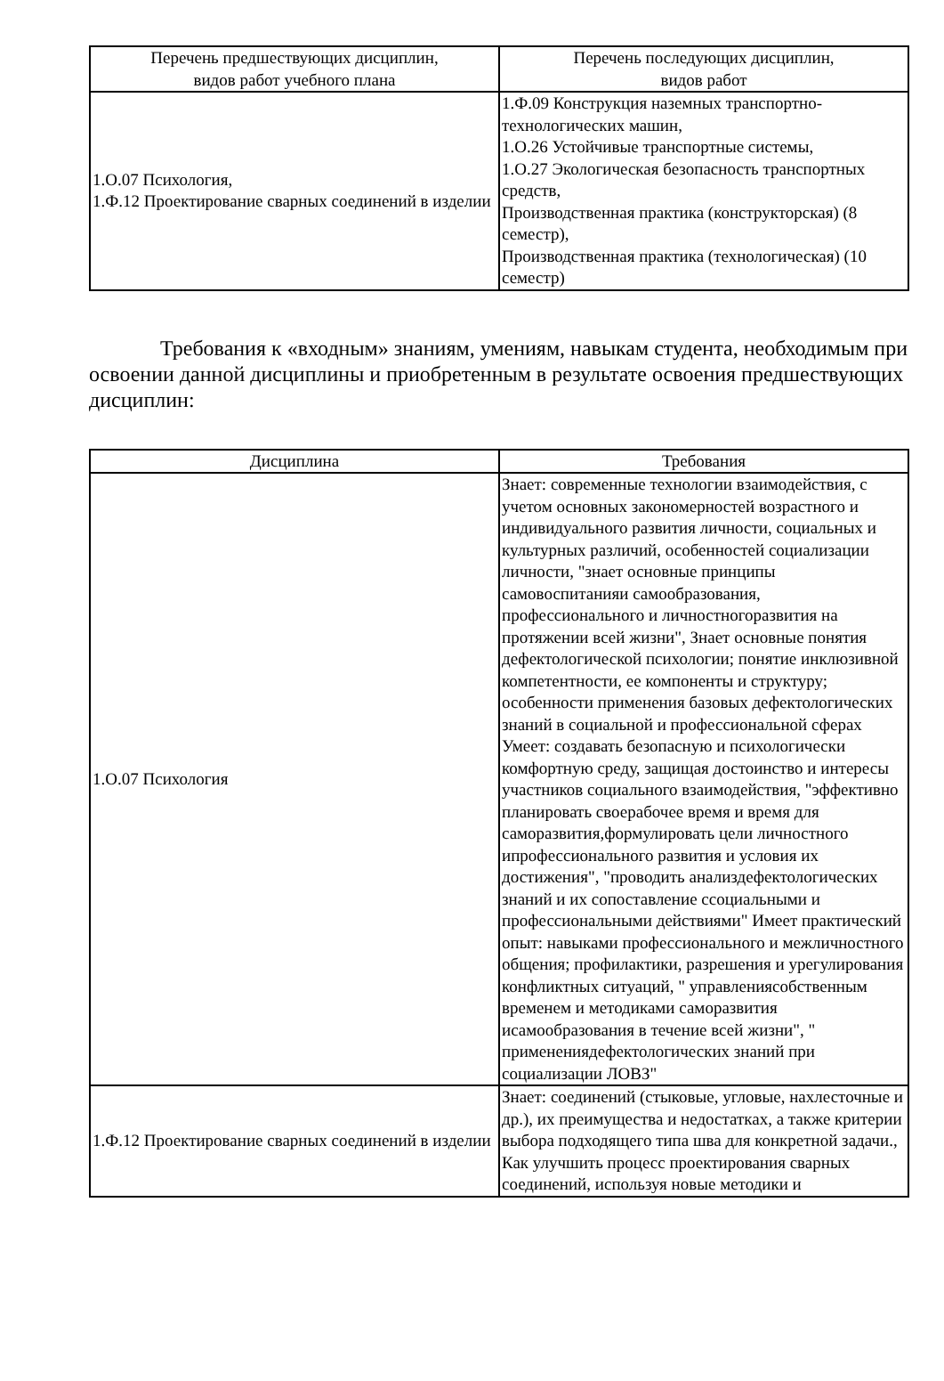| Перечень предшествующих дисциплин, видов работ учебного плана | Перечень последующих дисциплин, видов работ |
| --- | --- |
| 1.О.07 Психология, 1.Ф.12 Проектирование сварных соединений в изделии | 1.Ф.09 Конструкция наземных транспортно-технологических машин, 1.О.26 Устойчивые транспортные системы, 1.О.27 Экологическая безопасность транспортных средств, Производственная практика (конструкторская) (8 семестр), Производственная практика (технологическая) (10 семестр) |
Требования к «входным» знаниям, умениям, навыкам студента, необходимым при освоении данной дисциплины и приобретенным в результате освоения предшествующих дисциплин:
| Дисциплина | Требования |
| --- | --- |
| 1.О.07 Психология | Знает: современные технологии взаимодействия, с учетом основных закономерностей возрастного и индивидуального развития личности, социальных и культурных различий, особенностей социализации личности, "знает основные принципы самовоспитанияи самообразования, профессионального и личностногоразвития на протяжении всей жизни", Знает основные понятия дефектологической психологии; понятие инклюзивной компетентности, ее компоненты и структуру; особенности применения базовых дефектологических знаний в социальной и профессиональной сферах Умеет: создавать безопасную и психологически комфортную среду, защищая достоинство и интересы участников социального взаимодействия, "эффективно планировать своерабочее время и время для саморазвития,формулировать цели личностного ипрофессионального развития и условия их достижения", "проводить анализдефектологических знаний и их сопоставление ссоциальными и профессиональными действиями" Имеет практический опыт: навыками профессионального и межличностного общения; профилактики, разрешения и урегулирования конфликтных ситуаций, " управлениясобственным временем и методиками саморазвития исамообразования в течение всей жизни", " применениядефектологических знаний при социализации ЛОВЗ" |
| 1.Ф.12 Проектирование сварных соединений в изделии | Знает: соединений (стыковые, угловые, нахлесточные и др.), их преимущества и недостатках, а также критерии выбора подходящего типа шва для конкретной задачи., Как улучшить процесс проектирования сварных соединений, используя новые методики и |